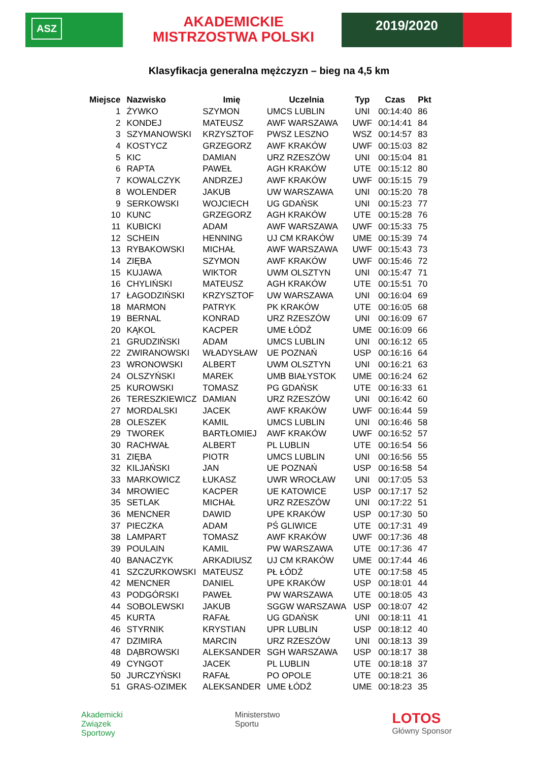ASZ
AKADEMICKIE
MISTRZOSTWA POLSKI
2019/2020
Klasyfikacja generalna mężczyzn – bieg na 4,5 km
| Miejsce | Nazwisko | Imię | Uczelnia | Typ | Czas | Pkt |
| --- | --- | --- | --- | --- | --- | --- |
| 1 | ŻYWKO | SZYMON | UMCS LUBLIN | UNI | 00:14:40 | 86 |
| 2 | KONDEJ | MATEUSZ | AWF WARSZAWA | UWF | 00:14:41 | 84 |
| 3 | SZYMANOWSKI | KRZYSZTOF | PWSZ LESZNO | WSZ | 00:14:57 | 83 |
| 4 | KOSTYCZ | GRZEGORZ | AWF KRAKÓW | UWF | 00:15:03 | 82 |
| 5 | KIC | DAMIAN | URZ RZESZÓW | UNI | 00:15:04 | 81 |
| 6 | RAPTA | PAWEŁ | AGH KRAKÓW | UTE | 00:15:12 | 80 |
| 7 | KOWALCZYK | ANDRZEJ | AWF KRAKÓW | UWF | 00:15:15 | 79 |
| 8 | WOLENDER | JAKUB | UW WARSZAWA | UNI | 00:15:20 | 78 |
| 9 | SERKOWSKI | WOJCIECH | UG GDAŃSK | UNI | 00:15:23 | 77 |
| 10 | KUNC | GRZEGORZ | AGH KRAKÓW | UTE | 00:15:28 | 76 |
| 11 | KUBICKI | ADAM | AWF WARSZAWA | UWF | 00:15:33 | 75 |
| 12 | SCHEIN | HENNING | UJ CM KRAKÓW | UME | 00:15:39 | 74 |
| 13 | RYBAKOWSKI | MICHAŁ | AWF WARSZAWA | UWF | 00:15:43 | 73 |
| 14 | ZIĘBA | SZYMON | AWF KRAKÓW | UWF | 00:15:46 | 72 |
| 15 | KUJAWA | WIKTOR | UWM OLSZTYN | UNI | 00:15:47 | 71 |
| 16 | CHYLIŃSKI | MATEUSZ | AGH KRAKÓW | UTE | 00:15:51 | 70 |
| 17 | ŁAGODZIŃSKI | KRZYSZTOF | UW WARSZAWA | UNI | 00:16:04 | 69 |
| 18 | MARMON | PATRYK | PK KRAKÓW | UTE | 00:16:05 | 68 |
| 19 | BERNAL | KONRAD | URZ RZESZÓW | UNI | 00:16:09 | 67 |
| 20 | KĄKOL | KACPER | UME ŁÓDŹ | UME | 00:16:09 | 66 |
| 21 | GRUDZIŃSKI | ADAM | UMCS LUBLIN | UNI | 00:16:12 | 65 |
| 22 | ZWIRANOWSKI | WŁADYSŁAW | UE POZNAŃ | USP | 00:16:16 | 64 |
| 23 | WRONOWSKI | ALBERT | UWM OLSZTYN | UNI | 00:16:21 | 63 |
| 24 | OLSZYŃSKI | MAREK | UMB BIAŁYSTOK | UME | 00:16:24 | 62 |
| 25 | KUROWSKI | TOMASZ | PG GDAŃSK | UTE | 00:16:33 | 61 |
| 26 | TERESZKIEWICZ | DAMIAN | URZ RZESZÓW | UNI | 00:16:42 | 60 |
| 27 | MORDALSKI | JACEK | AWF KRAKÓW | UWF | 00:16:44 | 59 |
| 28 | OLESZEK | KAMIL | UMCS LUBLIN | UNI | 00:16:46 | 58 |
| 29 | TWOREK | BARTŁOMIEJ | AWF KRAKÓW | UWF | 00:16:52 | 57 |
| 30 | RACHWAŁ | ALBERT | PL LUBLIN | UTE | 00:16:54 | 56 |
| 31 | ZIĘBA | PIOTR | UMCS LUBLIN | UNI | 00:16:56 | 55 |
| 32 | KILJAŃSKI | JAN | UE POZNAŃ | USP | 00:16:58 | 54 |
| 33 | MARKOWICZ | ŁUKASZ | UWR WROCŁAW | UNI | 00:17:05 | 53 |
| 34 | MROWIEC | KACPER | UE KATOWICE | USP | 00:17:17 | 52 |
| 35 | SETLAK | MICHAŁ | URZ RZESZÓW | UNI | 00:17:22 | 51 |
| 36 | MENCNER | DAWID | UPE KRAKÓW | USP | 00:17:30 | 50 |
| 37 | PIECZKA | ADAM | PŚ GLIWICE | UTE | 00:17:31 | 49 |
| 38 | LAMPART | TOMASZ | AWF KRAKÓW | UWF | 00:17:36 | 48 |
| 39 | POULAIN | KAMIL | PW WARSZAWA | UTE | 00:17:36 | 47 |
| 40 | BANACZYK | ARKADIUSZ | UJ CM KRAKÓW | UME | 00:17:44 | 46 |
| 41 | SZCZURKOWSKI | MATEUSZ | PŁ ŁÓDŹ | UTE | 00:17:58 | 45 |
| 42 | MENCNER | DANIEL | UPE KRAKÓW | USP | 00:18:01 | 44 |
| 43 | PODGÓRSKI | PAWEŁ | PW WARSZAWA | UTE | 00:18:05 | 43 |
| 44 | SOBOLEWSKI | JAKUB | SGGW WARSZAWA | USP | 00:18:07 | 42 |
| 45 | KURTA | RAFAŁ | UG GDAŃSK | UNI | 00:18:11 | 41 |
| 46 | STYRNIK | KRYSTIAN | UPR LUBLIN | USP | 00:18:12 | 40 |
| 47 | DZIMIRA | MARCIN | URZ RZESZÓW | UNI | 00:18:13 | 39 |
| 48 | DĄBROWSKI | ALEKSANDER | SGH WARSZAWA | USP | 00:18:17 | 38 |
| 49 | CYNGOT | JACEK | PL LUBLIN | UTE | 00:18:18 | 37 |
| 50 | JURCZYŃSKI | RAFAŁ | PO OPOLE | UTE | 00:18:21 | 36 |
| 51 | GRAS-OZIMEK | ALEKSANDER | UME ŁÓDŹ | UME | 00:18:23 | 35 |
Akademicki
Związek
Sportowy
Ministerstwo
Sportu
LOTOS
Główny Sponsor